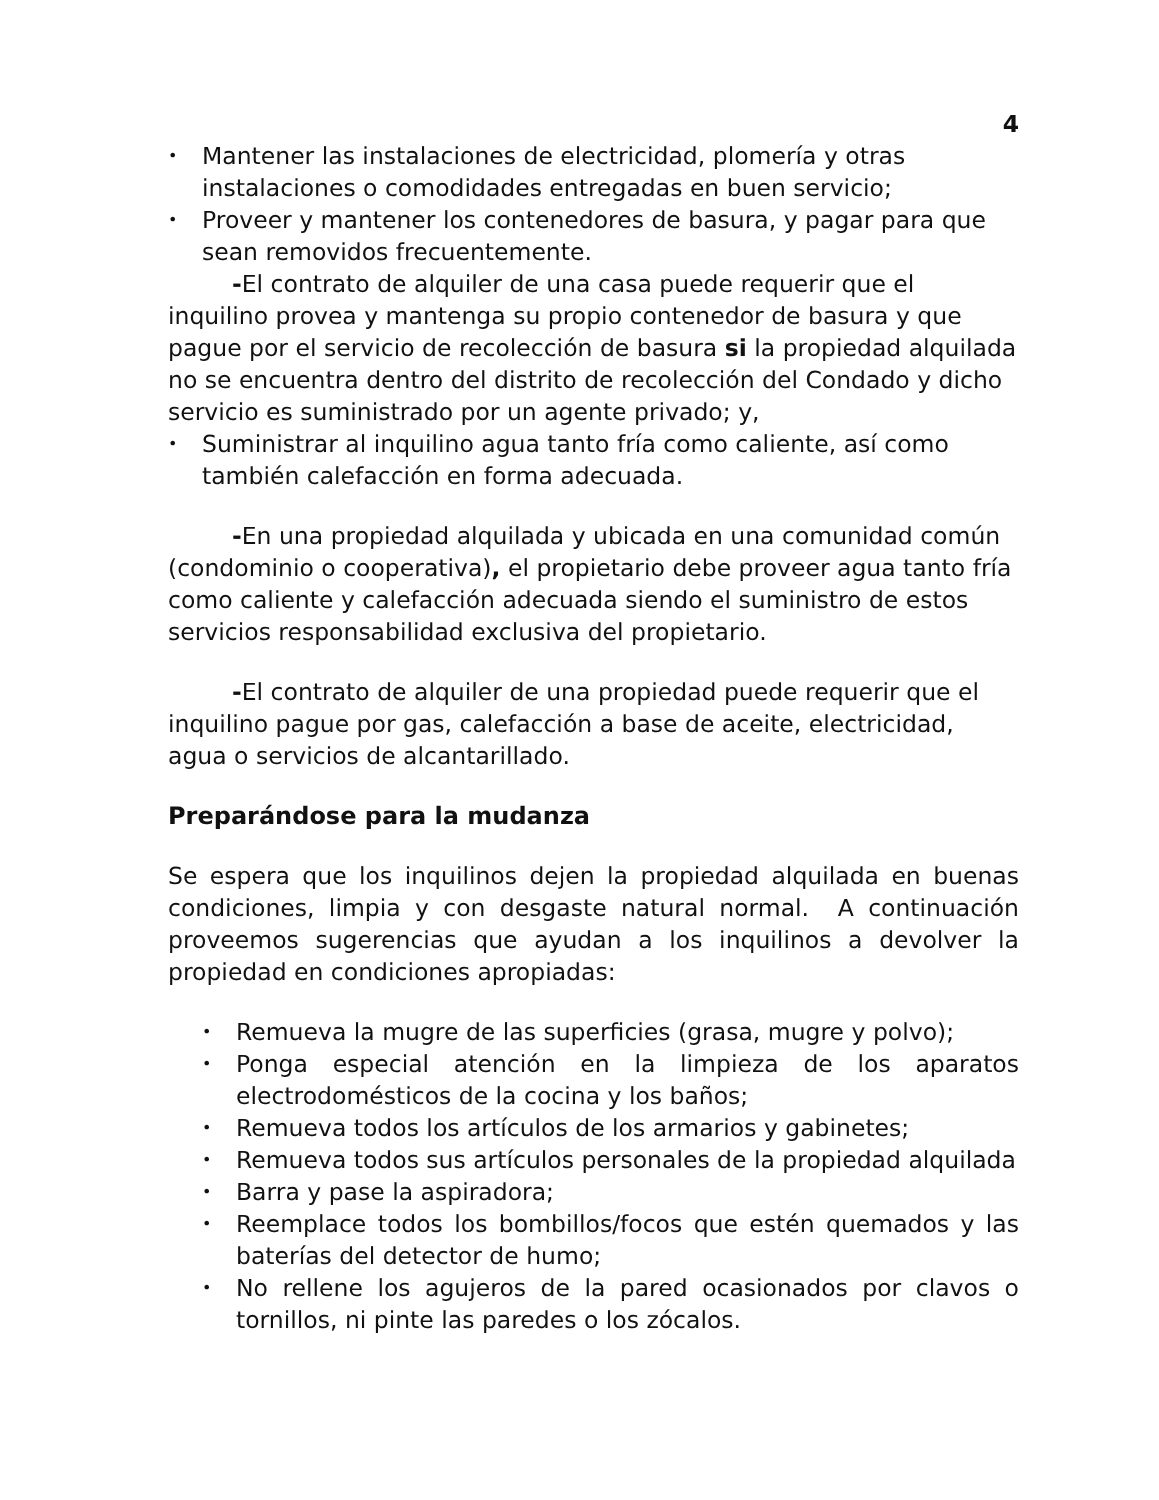4
• Mantener las instalaciones de electricidad, plomería y otras instalaciones o comodidades entregadas en buen servicio;
• Proveer y mantener los contenedores de basura, y pagar para que sean removidos frecuentemente.
-El contrato de alquiler de una casa puede requerir que el inquilino provea y mantenga su propio contenedor de basura y que pague por el servicio de recolección de basura si la propiedad alquilada no se encuentra dentro del distrito de recolección del Condado y dicho servicio es suministrado por un agente privado; y,
• Suministrar al inquilino agua tanto fría como caliente, así como también calefacción en forma adecuada.
-En una propiedad alquilada y ubicada en una comunidad común (condominio o cooperativa), el propietario debe proveer agua tanto fría como caliente y calefacción adecuada siendo el suministro de estos servicios responsabilidad exclusiva del propietario.
-El contrato de alquiler de una propiedad puede requerir que el inquilino pague por gas, calefacción a base de aceite, electricidad, agua o servicios de alcantarillado.
Preparándose para la mudanza
Se espera que los inquilinos dejen la propiedad alquilada en buenas condiciones, limpia y con desgaste natural normal. A continuación proveemos sugerencias que ayudan a los inquilinos a devolver la propiedad en condiciones apropiadas:
• Remueva la mugre de las superficies (grasa, mugre y polvo);
• Ponga especial atención en la limpieza de los aparatos electrodomésticos de la cocina y los baños;
• Remueva todos los artículos de los armarios y gabinetes;
• Remueva todos sus artículos personales de la propiedad alquilada
• Barra y pase la aspiradora;
• Reemplace todos los bombillos/focos que estén quemados y las baterías del detector de humo;
• No rellene los agujeros de la pared ocasionados por clavos o tornillos, ni pinte las paredes o los zócalos.